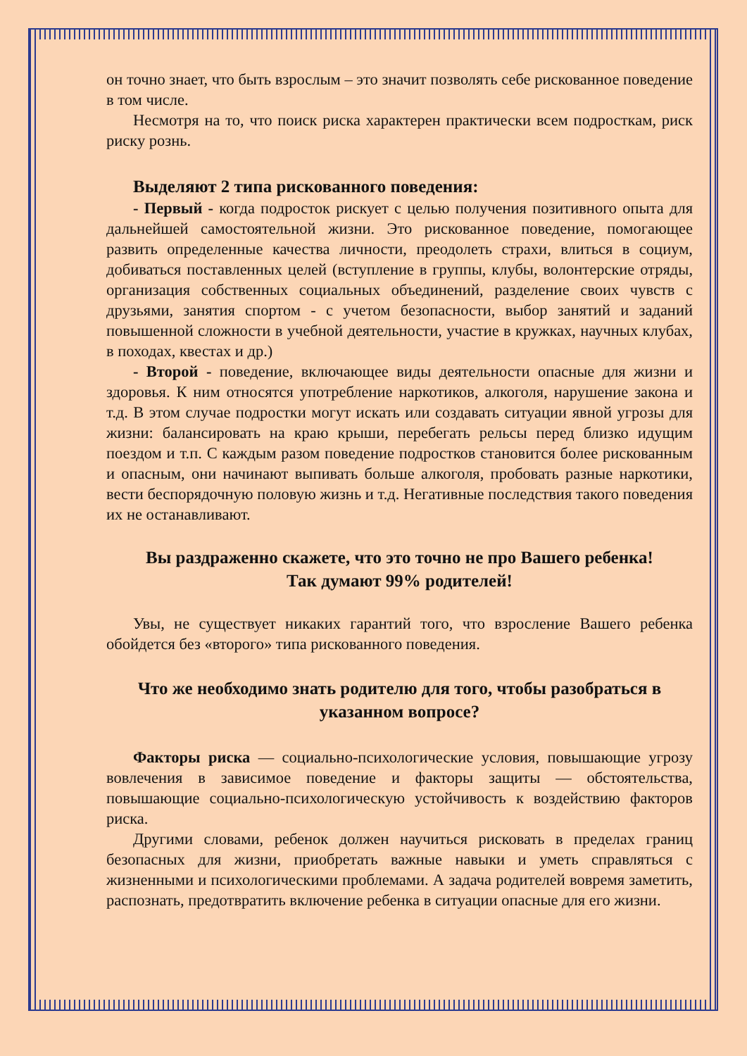он точно знает, что быть взрослым – это значит позволять себе рискованное поведение в том числе.
Несмотря на то, что поиск риска характерен практически всем подросткам, риск риску рознь.
Выделяют 2 типа рискованного поведения:
- Первый - когда подросток рискует с целью получения позитивного опыта для дальнейшей самостоятельной жизни. Это рискованное поведение, помогающее развить определенные качества личности, преодолеть страхи, влиться в социум, добиваться поставленных целей (вступление в группы, клубы, волонтерские отряды, организация собственных социальных объединений, разделение своих чувств с друзьями, занятия спортом - с учетом безопасности, выбор занятий и заданий повышенной сложности в учебной деятельности, участие в кружках, научных клубах, в походах, квестах и др.)
- Второй - поведение, включающее виды деятельности опасные для жизни и здоровья. К ним относятся употребление наркотиков, алкоголя, нарушение закона и т.д. В этом случае подростки могут искать или создавать ситуации явной угрозы для жизни: балансировать на краю крыши, перебегать рельсы перед близко идущим поездом и т.п. С каждым разом поведение подростков становится более рискованным и опасным, они начинают выпивать больше алкоголя, пробовать разные наркотики, вести беспорядочную половую жизнь и т.д. Негативные последствия такого поведения их не останавливают.
Вы раздраженно скажете, что это точно не про Вашего ребенка!
Так думают 99% родителей!
Увы, не существует никаких гарантий того, что взросление Вашего ребенка обойдется без «второго» типа рискованного поведения.
Что же необходимо знать родителю для того, чтобы разобраться в указанном вопросе?
Факторы риска — социально-психологические условия, повышающие угрозу вовлечения в зависимое поведение и факторы защиты — обстоятельства, повышающие социально-психологическую устойчивость к воздействию факторов риска.
Другими словами, ребенок должен научиться рисковать в пределах границ безопасных для жизни, приобретать важные навыки и уметь справляться с жизненными и психологическими проблемами. А задача родителей вовремя заметить, распознать, предотвратить включение ребенка в ситуации опасные для его жизни.